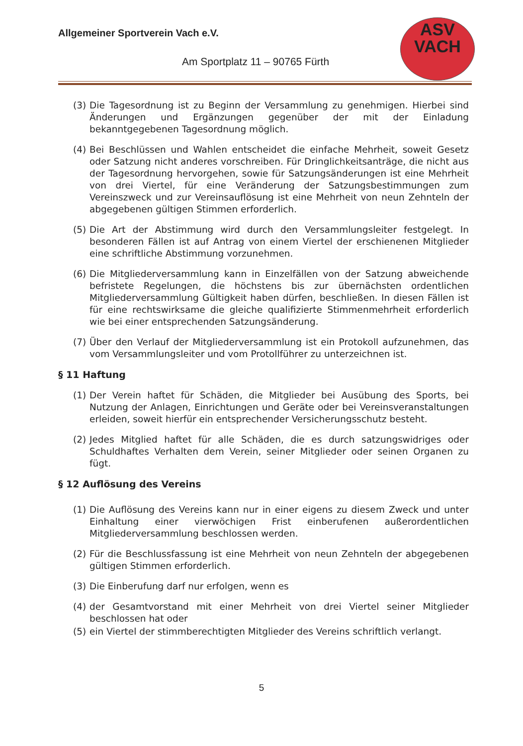Allgemeiner Sportverein Vach e.V.
Am Sportplatz 11 – 90765 Fürth
ASV
VACH
(3) Die Tagesordnung ist zu Beginn der Versammlung zu genehmigen. Hierbei sind Änderungen und Ergänzungen gegenüber der mit der Einladung bekanntgegebenen Tagesordnung möglich.
(4) Bei Beschlüssen und Wahlen entscheidet die einfache Mehrheit, soweit Gesetz oder Satzung nicht anderes vorschreiben. Für Dringlichkeitsanträge, die nicht aus der Tagesordnung hervorgehen, sowie für Satzungsänderungen ist eine Mehrheit von drei Viertel, für eine Veränderung der Satzungsbestimmungen zum Vereinszweck und zur Vereinsauflösung ist eine Mehrheit von neun Zehnteln der abgegebenen gültigen Stimmen erforderlich.
(5) Die Art der Abstimmung wird durch den Versammlungsleiter festgelegt. In besonderen Fällen ist auf Antrag von einem Viertel der erschienenen Mitglieder eine schriftliche Abstimmung vorzunehmen.
(6) Die Mitgliederversammlung kann in Einzelfällen von der Satzung abweichende befristete Regelungen, die höchstens bis zur übernächsten ordentlichen Mitgliederversammlung Gültigkeit haben dürfen, beschließen. In diesen Fällen ist für eine rechtswirksame die gleiche qualifizierte Stimmenmehrheit erforderlich wie bei einer entsprechenden Satzungsänderung.
(7) Über den Verlauf der Mitgliederversammlung ist ein Protokoll aufzunehmen, das vom Versammlungsleiter und vom Protollführer zu unterzeichnen ist.
§ 11 Haftung
(1) Der Verein haftet für Schäden, die Mitglieder bei Ausübung des Sports, bei Nutzung der Anlagen, Einrichtungen und Geräte oder bei Vereinsveranstaltungen erleiden, soweit hierfür ein entsprechender Versicherungsschutz besteht.
(2) Jedes Mitglied haftet für alle Schäden, die es durch satzungswidriges oder Schuldhaftes Verhalten dem Verein, seiner Mitglieder oder seinen Organen zu fügt.
§ 12 Auflösung des Vereins
(1) Die Auflösung des Vereins kann nur in einer eigens zu diesem Zweck und unter Einhaltung einer vierwöchigen Frist einberufenen außerordentlichen Mitgliederversammlung beschlossen werden.
(2) Für die Beschlussfassung ist eine Mehrheit von neun Zehnteln der abgegebenen gültigen Stimmen erforderlich.
(3) Die Einberufung darf nur erfolgen, wenn es
(4) der Gesamtvorstand mit einer Mehrheit von drei Viertel seiner Mitglieder beschlossen hat oder
(5) ein Viertel der stimmberechtigten Mitglieder des Vereins schriftlich verlangt.
5